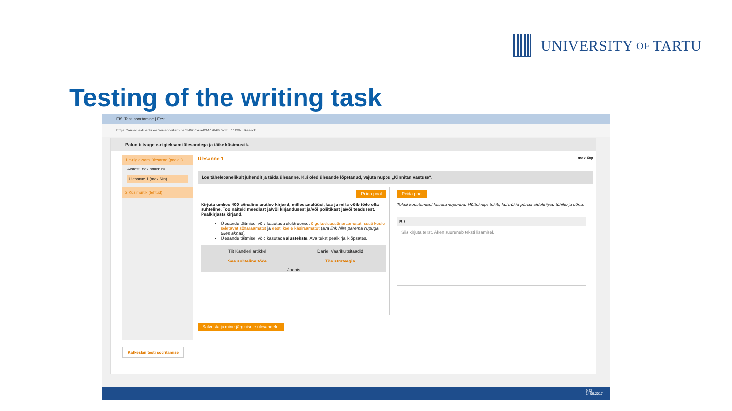UNIVERSITY OF TARTU
Testing of the writing task
EIS. Testi sooritamine | Eesti
https://eis-id.ekk.edu.ee/eis/sooritamine/4480/osad/3449568/edit 110% Search
Palun tutvuge e-riigieksami ülesandega ja täike küsimustik.
1 e-riigieksami ülesanne (pooleli)
Alatesti max pallid: 60
Ülesanne 1 (max 60p)
2 Küsimustik (tehtud)
Ülesanne 1 max 60p
Loe tähelepanelikult juhendit ja täida ülesanne. Kui oled ülesande lõpetanud, vajuta nuppu „Kinnitan vastuse“.
Peida pool
Kirjuta umbes 400-sõnaline arutlev kirjand, milles analüüsi, kas ja miks võib tõde olla suhteline. Too näiteid meediast ja/või kirjandusest ja/või poliitikast ja/või teadusest. Pealkirjasta kirjand.
Ülesande täitmisel võid kasutada elektroonset õigekeelsussõnaraamatut, eesti keele seletavat sõnaraamatut ja eesti keele käsiraamatut (ava link hiire parema nupuga uues aknas).
Ülesande täitmisel võid kasutada alustekste. Ava tekst pealkirjal klõpsates.
Tiit Kändleri artikkel
See suhteline tõde
Daniel Vaariku tsitaadid
Tõe strateegia
Joonis
Peida pool
Teksti koostamisel kasuta nupuriba. Mõttekriips tekib, kui trükid pärast sidekriipsu tühiku ja sõna.
B I
Siia kirjuta tekst. Aken suureneb teksti lisamisel.
Salvesta ja mine järgmisele ülesandele
Katkestan testi sooritamise
9:32
14.06.2017